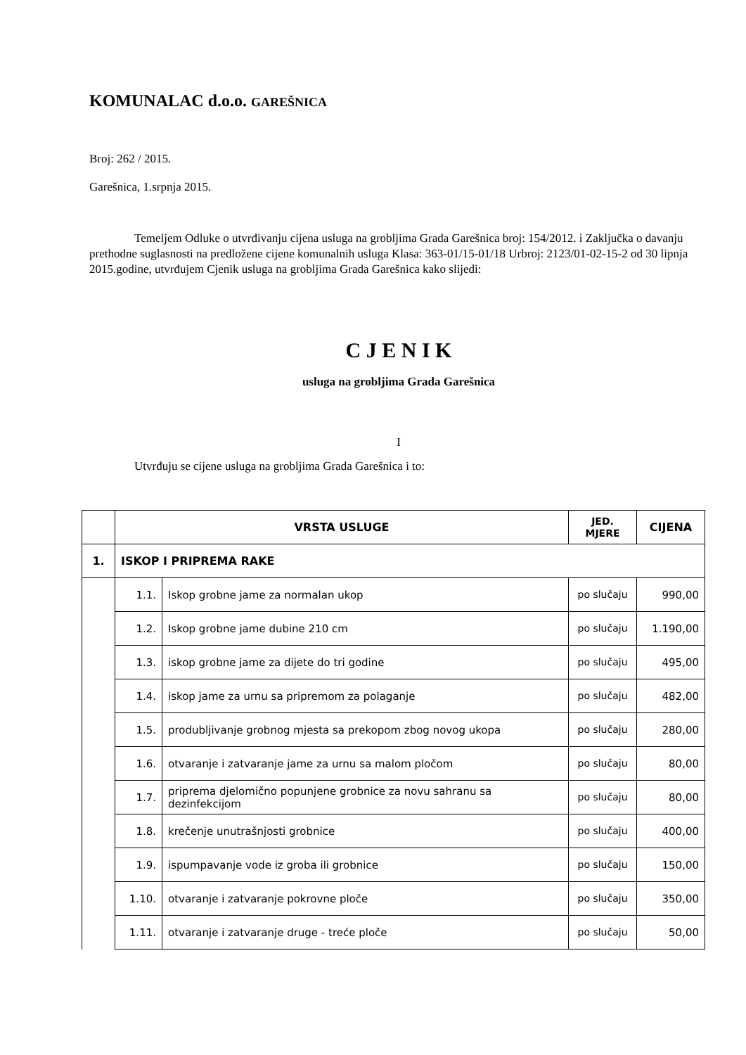KOMUNALAC d.o.o. GAREŠNICA
Broj: 262 / 2015.
Garešnica, 1.srpnja 2015.
Temeljem Odluke o utvrđivanju cijena usluga na grobljima Grada Garešnica broj: 154/2012. i Zaključka o davanju prethodne suglasnosti na predložene cijene komunalnih usluga Klasa: 363-01/15-01/18 Urbroj: 2123/01-02-15-2 od 30 lipnja 2015.godine, utvrđujem Cjenik usluga na grobljima Grada Garešnica kako slijedi:
C J E N I K
usluga na grobljima Grada Garešnica
I
Utvrđuju se cijene usluga na grobljima Grada Garešnica i to:
| | VRSTA USLUGE | | JED. MJERE | CIJENA |
| --- | --- | --- | --- | --- |
| 1. | ISKOP I PRIPREMA RAKE | | | |
| | 1.1. | Iskop grobne jame za normalan ukop | po slučaju | 990,00 |
| | 1.2. | Iskop grobne jame dubine 210 cm | po slučaju | 1.190,00 |
| | 1.3. | iskop grobne jame za dijete do tri godine | po slučaju | 495,00 |
| | 1.4. | iskop jame za urnu sa pripremom za polaganje | po slučaju | 482,00 |
| | 1.5. | produbljivanje grobnog mjesta sa prekopom zbog novog ukopa | po slučaju | 280,00 |
| | 1.6. | otvaranje i zatvaranje jame za urnu sa malom pločom | po slučaju | 80,00 |
| | 1.7. | priprema djelomično popunjene grobnice za novu sahranu sa dezinfekcijom | po slučaju | 80,00 |
| | 1.8. | krečenje unutrašnjosti grobnice | po slučaju | 400,00 |
| | 1.9. | ispumpavanje vode iz groba ili grobnice | po slučaju | 150,00 |
| | 1.10. | otvaranje i zatvaranje pokrovne ploče | po slučaju | 350,00 |
| | 1.11. | otvaranje i zatvaranje druge - treće ploče | po slučaju | 50,00 |